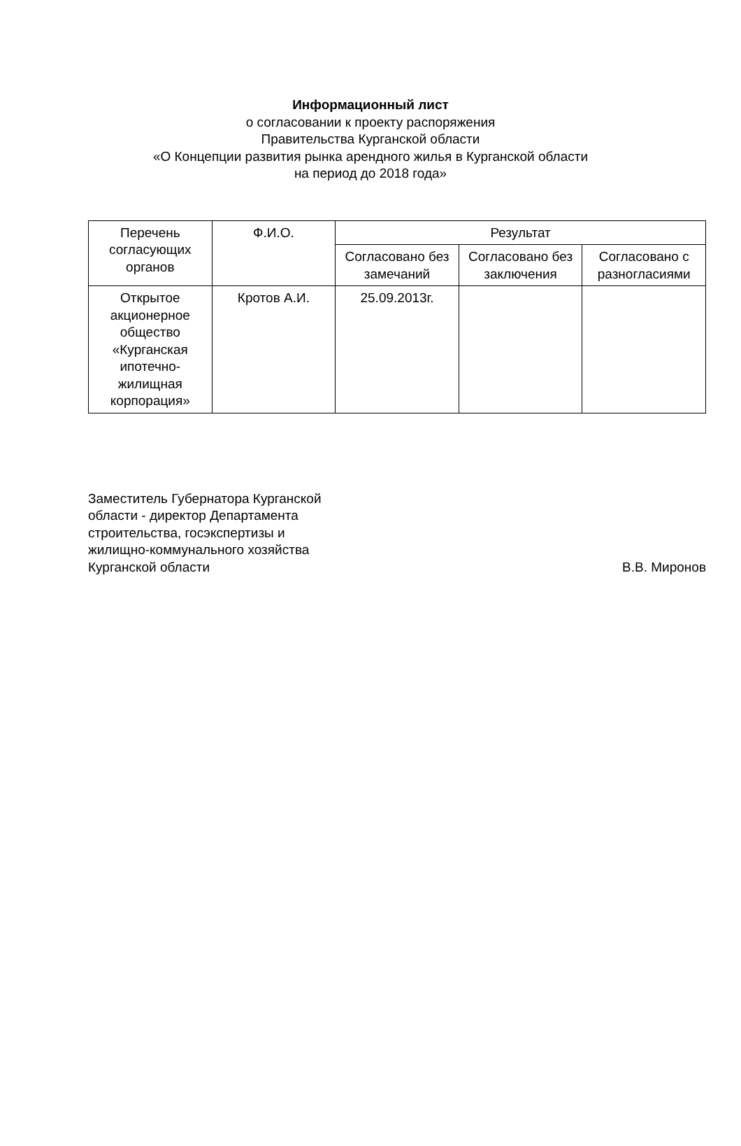Информационный лист
о согласовании к проекту распоряжения
Правительства Курганской области
«О Концепции развития рынка арендного жилья в Курганской области
на период до 2018 года»
| Перечень согласующих органов | Ф.И.О. | Результат | | |
| --- | --- | --- | --- | --- |
| | | Согласовано без замечаний | Согласовано без заключения | Согласовано с разногласиями |
| Открытое акционерное общество «Курганская ипотечно-жилищная корпорация» | Кротов А.И. | 25.09.2013г. | | |
Заместитель Губернатора Курганской
области - директор Департамента
строительства, госэкспертизы и
жилищно-коммунального хозяйства
Курганской области
В.В. Миронов